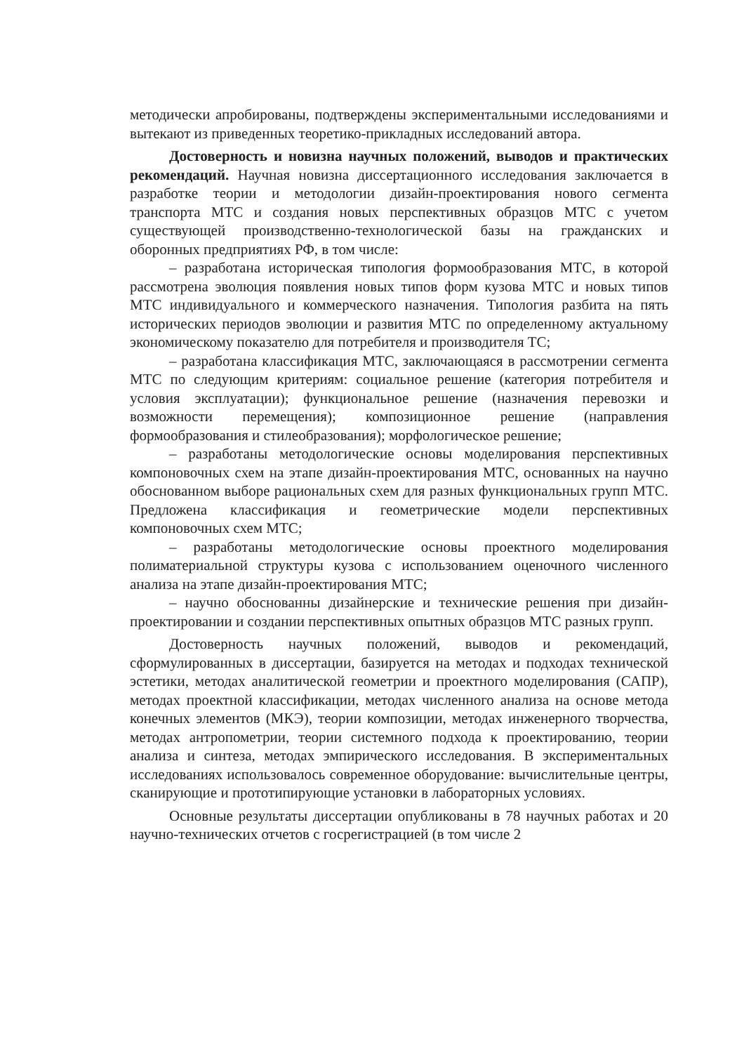методически апробированы, подтверждены экспериментальными исследованиями и вытекают из приведенных теоретико-прикладных исследований автора.
Достоверность и новизна научных положений, выводов и практических рекомендаций. Научная новизна диссертационного исследования заключается в разработке теории и методологии дизайн-проектирования нового сегмента транспорта МТС и создания новых перспективных образцов МТС с учетом существующей производственно-технологической базы на гражданских и оборонных предприятиях РФ, в том числе:
– разработана историческая типология формообразования МТС, в которой рассмотрена эволюция появления новых типов форм кузова МТС и новых типов МТС индивидуального и коммерческого назначения. Типология разбита на пять исторических периодов эволюции и развития МТС по определенному актуальному экономическому показателю для потребителя и производителя ТС;
– разработана классификация МТС, заключающаяся в рассмотрении сегмента МТС по следующим критериям: социальное решение (категория потребителя и условия эксплуатации); функциональное решение (назначения перевозки и возможности перемещения); композиционное решение (направления формообразования и стилеобразования); морфологическое решение;
– разработаны методологические основы моделирования перспективных компоновочных схем на этапе дизайн-проектирования МТС, основанных на научно обоснованном выборе рациональных схем для разных функциональных групп МТС. Предложена классификация и геометрические модели перспективных компоновочных схем МТС;
– разработаны методологические основы проектного моделирования полиматериальной структуры кузова с использованием оценочного численного анализа на этапе дизайн-проектирования МТС;
– научно обоснованны дизайнерские и технические решения при дизайн-проектировании и создании перспективных опытных образцов МТС разных групп.
Достоверность научных положений, выводов и рекомендаций, сформулированных в диссертации, базируется на методах и подходах технической эстетики, методах аналитической геометрии и проектного моделирования (САПР), методах проектной классификации, методах численного анализа на основе метода конечных элементов (МКЭ), теории композиции, методах инженерного творчества, методах антропометрии, теории системного подхода к проектированию, теории анализа и синтеза, методах эмпирического исследования. В экспериментальных исследованиях использовалось современное оборудование: вычислительные центры, сканирующие и прототипирующие установки в лабораторных условиях.
Основные результаты диссертации опубликованы в 78 научных работах и 20 научно-технических отчетов с госрегистрацией (в том числе 2